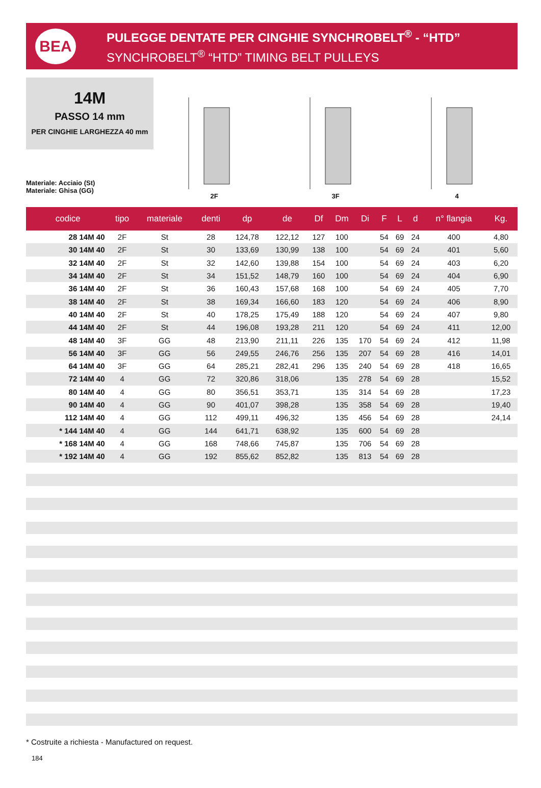BEA
PULEGGE DENTATE PER CINGHIE SYNCHROBELT<sup>®</sup> - “HTD”
SYNCHROBELT<sup>®</sup> “HTD” TIMING BELT PULLEYS
14M
PASSO 14 mm
PER CINGHIE LARGHEZZA 40 mm
Materiale: Acciaio (St)
Materiale: Ghisa (GG)
2F
3F
4
| codice | tipo | materiale | denti | dp | de | Df | Dm | Di | F | L | d | n° flangia | Kg. |
| --- | --- | --- | --- | --- | --- | --- | --- | --- | --- | --- | --- | --- | --- |
| 28 14M 40 | 2F | St | 28 | 124,78 | 122,12 | 127 | 100 | | 54 | 69 | 24 | 400 | 4,80 |
| 30 14M 40 | 2F | St | 30 | 133,69 | 130,99 | 138 | 100 | | 54 | 69 | 24 | 401 | 5,60 |
| 32 14M 40 | 2F | St | 32 | 142,60 | 139,88 | 154 | 100 | | 54 | 69 | 24 | 403 | 6,20 |
| 34 14M 40 | 2F | St | 34 | 151,52 | 148,79 | 160 | 100 | | 54 | 69 | 24 | 404 | 6,90 |
| 36 14M 40 | 2F | St | 36 | 160,43 | 157,68 | 168 | 100 | | 54 | 69 | 24 | 405 | 7,70 |
| 38 14M 40 | 2F | St | 38 | 169,34 | 166,60 | 183 | 120 | | 54 | 69 | 24 | 406 | 8,90 |
| 40 14M 40 | 2F | St | 40 | 178,25 | 175,49 | 188 | 120 | | 54 | 69 | 24 | 407 | 9,80 |
| 44 14M 40 | 2F | St | 44 | 196,08 | 193,28 | 211 | 120 | | 54 | 69 | 24 | 411 | 12,00 |
| 48 14M 40 | 3F | GG | 48 | 213,90 | 211,11 | 226 | 135 | 170 | 54 | 69 | 24 | 412 | 11,98 |
| 56 14M 40 | 3F | GG | 56 | 249,55 | 246,76 | 256 | 135 | 207 | 54 | 69 | 28 | 416 | 14,01 |
| 64 14M 40 | 3F | GG | 64 | 285,21 | 282,41 | 296 | 135 | 240 | 54 | 69 | 28 | 418 | 16,65 |
| 72 14M 40 | 4 | GG | 72 | 320,86 | 318,06 | | 135 | 278 | 54 | 69 | 28 | | 15,52 |
| 80 14M 40 | 4 | GG | 80 | 356,51 | 353,71 | | 135 | 314 | 54 | 69 | 28 | | 17,23 |
| 90 14M 40 | 4 | GG | 90 | 401,07 | 398,28 | | 135 | 358 | 54 | 69 | 28 | | 19,40 |
| 112 14M 40 | 4 | GG | 112 | 499,11 | 496,32 | | 135 | 456 | 54 | 69 | 28 | | 24,14 |
| * 144 14M 40 | 4 | GG | 144 | 641,71 | 638,92 | | 135 | 600 | 54 | 69 | 28 | | |
| * 168 14M 40 | 4 | GG | 168 | 748,66 | 745,87 | | 135 | 706 | 54 | 69 | 28 | | |
| * 192 14M 40 | 4 | GG | 192 | 855,62 | 852,82 | | 135 | 813 | 54 | 69 | 28 | | |
* Costruite a richiesta - Manufactured on request.
184